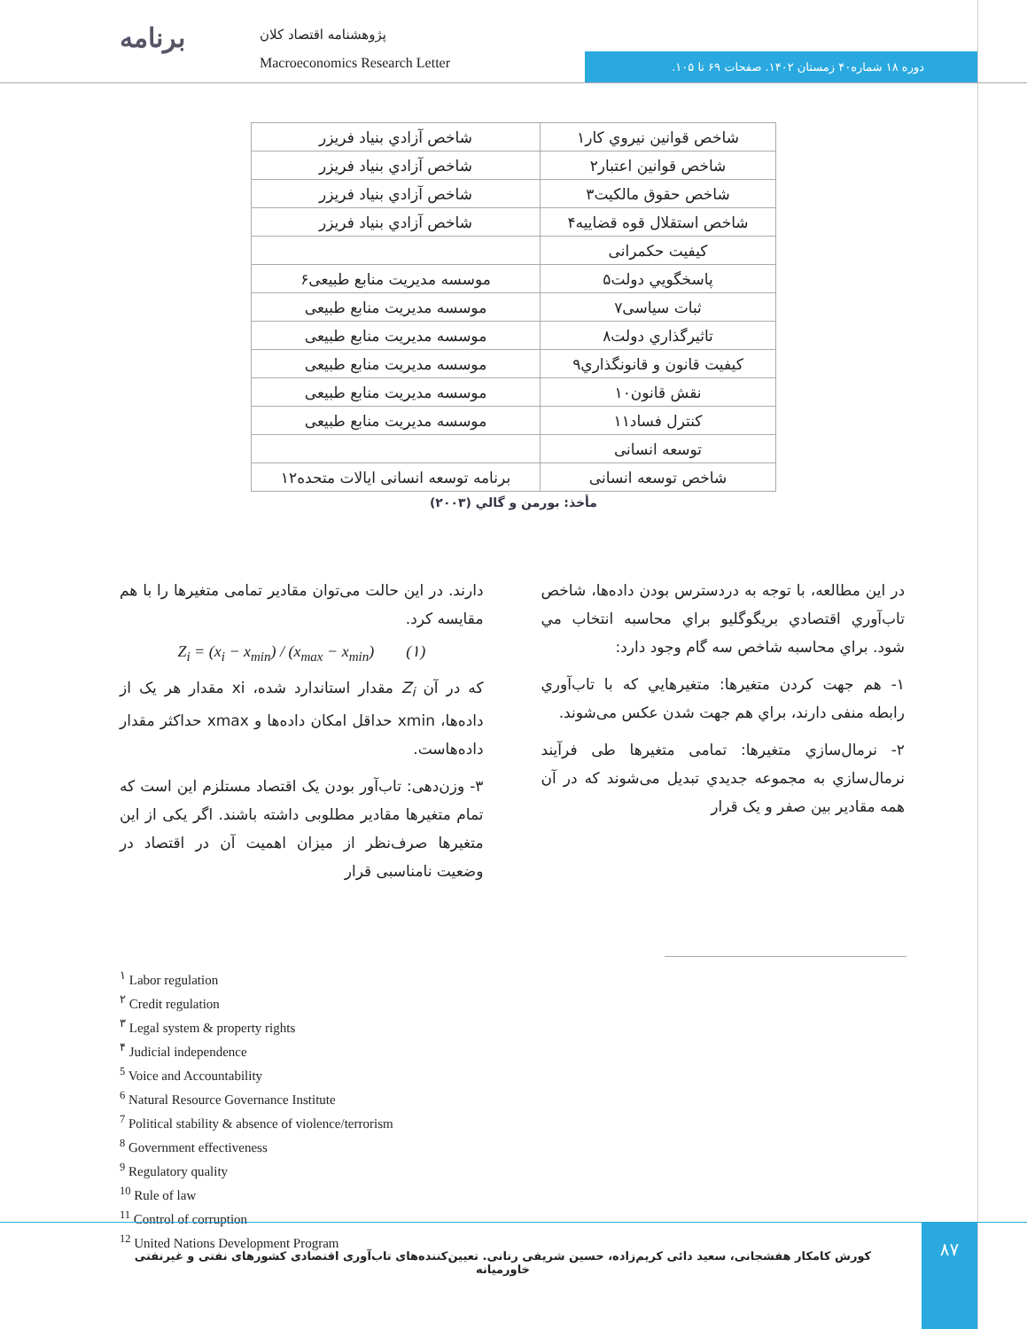برنامه پژوهشنامه اقتصاد کلان
Macroeconomics Research Letter دوره ۱۸ شماره۴۰ زمستان ۱۴۰۲. صفحات ۶۹ تا ۱۰۵.
| شاخص قوانين نيروي كار۱ | شاخص آزادي بنياد فريزر |
| شاخص قوانين اعتبار۲ | شاخص آزادي بنياد فريزر |
| شاخص حقوق مالكيت۳ | شاخص آزادي بنياد فريزر |
| شاخص استقلال قوه قضاييه۴ | شاخص آزادي بنياد فريزر |
| کيفيت حکمرانی | |
| پاسخگويي دولت۵ | موسسه مديريت منابع طبيعی۶ |
| ثبات سياسی۷ | موسسه مديريت منابع طبيعی |
| تاثيرگذاري دولت۸ | موسسه مديريت منابع طبيعی |
| کيفيت قانون و قانونگذاري۹ | موسسه مديريت منابع طبيعی |
| نقش قانون۱۰ | موسسه مديريت منابع طبيعی |
| كنترل فساد۱۱ | موسسه مديريت منابع طبيعی |
| توسعه انسانی | |
| شاخص توسعه انسانی | برنامه توسعه انسانی ايالات متحده۱۲ |
مأخذ: بورمن و گالي (۲۰۰۳)
در اين مطالعه، با توجه به دردسترس بودن داده‌ها، شاخص تاب‌آوري اقتصادي بريگوگليو براي محاسبه انتخاب مي شود. براي محاسبه شاخص سه گام وجود دارد:
۱- هم جهت كردن متغيرها: متغيرهايي كه با تاب‌آوري رابطه منفی دارند، براي هم جهت شدن عكس می‌شوند.
۲- نرمال‌سازي متغيرها: تمامی متغيرها طی فرآيند نرمال‌سازي به مجموعه جديدي تبديل می‌شوند كه در آن همه مقادير بين صفر و يک قرار
دارند. در اين حالت می‌توان مقادير تمامی متغيرها را با هم مقايسه كرد.
Z<sub>i</sub> = (x<sub>i</sub> − x<sub>min</sub>) / (x<sub>max</sub> − x<sub>min</sub>) (۱)
كه در آن Z<sub>i</sub> مقدار استاندارد شده، xi مقدار هر يک از داده‌ها، xmin حداقل امكان داده‌ها و xmax حداكثر مقدار داده‌هاست.
۳- وزن‌دهی: تاب‌آور بودن يک اقتصاد مستلزم اين است كه تمام متغيرها مقادير مطلوبی داشته باشند. اگر يكی از اين متغيرها صرف‌نظر از ميزان اهميت آن در اقتصاد در وضعيت نامناسبی قرار
<sup>۱</sup> Labor regulation
<sup>۲</sup> Credit regulation
<sup>۳</sup> Legal system & property rights
<sup>۴</sup> Judicial independence
<sup>5</sup> Voice and Accountability
<sup>6</sup> Natural Resource Governance Institute
<sup>7</sup> Political stability & absence of violence/terrorism
<sup>8</sup> Government effectiveness
<sup>9</sup> Regulatory quality
<sup>10</sup> Rule of law
<sup>11</sup> Control of corruption
<sup>12</sup> United Nations Development Program
كورش كامكار هفشجانی، سعيد دائی كريم‌زاده، حسين شريفی رنانی. تعيين‌كننده‌های تاب‌آوری اقتصادی كشورهای نفتی و غيرنفتی خاورميانه
۸۷